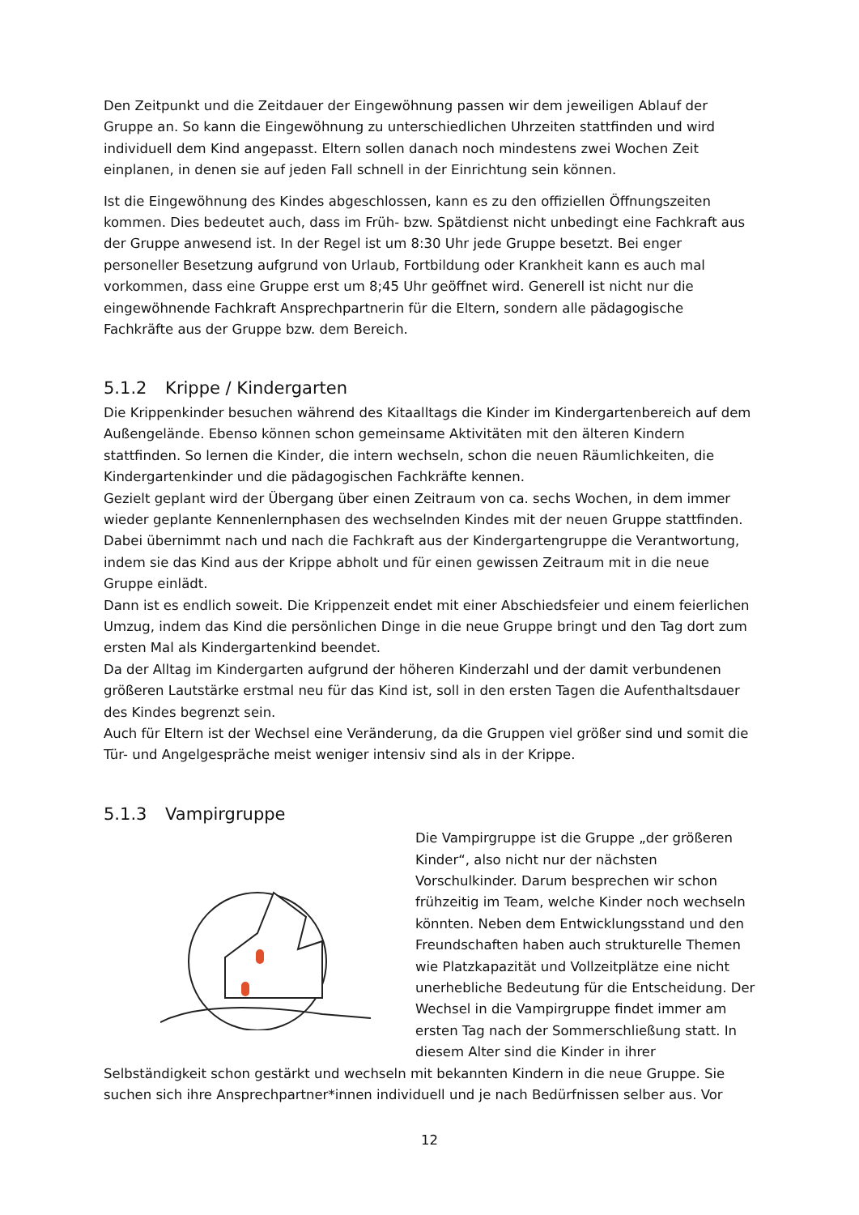Den Zeitpunkt und die Zeitdauer der Eingewöhnung passen wir dem jeweiligen Ablauf der Gruppe an. So kann die Eingewöhnung zu unterschiedlichen Uhrzeiten stattfinden und wird individuell dem Kind angepasst. Eltern sollen danach noch mindestens zwei Wochen Zeit einplanen, in denen sie auf jeden Fall schnell in der Einrichtung sein können.
Ist die Eingewöhnung des Kindes abgeschlossen, kann es zu den offiziellen Öffnungszeiten kommen. Dies bedeutet auch, dass im Früh- bzw. Spätdienst nicht unbedingt eine Fachkraft aus der Gruppe anwesend ist. In der Regel ist um 8:30 Uhr jede Gruppe besetzt. Bei enger personeller Besetzung aufgrund von Urlaub, Fortbildung oder Krankheit kann es auch mal vorkommen, dass eine Gruppe erst um 8;45 Uhr geöffnet wird. Generell ist nicht nur die eingewöhnende Fachkraft Ansprechpartnerin für die Eltern, sondern alle pädagogische Fachkräfte aus der Gruppe bzw. dem Bereich.
5.1.2 Krippe / Kindergarten
Die Krippenkinder besuchen während des Kitaalltags die Kinder im Kindergartenbereich auf dem Außengelände. Ebenso können schon gemeinsame Aktivitäten mit den älteren Kindern stattfinden. So lernen die Kinder, die intern wechseln, schon die neuen Räumlichkeiten, die Kindergartenkinder und die pädagogischen Fachkräfte kennen.
Gezielt geplant wird der Übergang über einen Zeitraum von ca. sechs Wochen, in dem immer wieder geplante Kennenlernphasen des wechselnden Kindes mit der neuen Gruppe stattfinden. Dabei übernimmt nach und nach die Fachkraft aus der Kindergartengruppe die Verantwortung, indem sie das Kind aus der Krippe abholt und für einen gewissen Zeitraum mit in die neue Gruppe einlädt.
Dann ist es endlich soweit. Die Krippenzeit endet mit einer Abschiedsfeier und einem feierlichen Umzug, indem das Kind die persönlichen Dinge in die neue Gruppe bringt und den Tag dort zum ersten Mal als Kindergartenkind beendet.
Da der Alltag im Kindergarten aufgrund der höheren Kinderzahl und der damit verbundenen größeren Lautstärke erstmal neu für das Kind ist, soll in den ersten Tagen die Aufenthaltsdauer des Kindes begrenzt sein.
Auch für Eltern ist der Wechsel eine Veränderung, da die Gruppen viel größer sind und somit die Tür- und Angelgespräche meist weniger intensiv sind als in der Krippe.
5.1.3 Vampirgruppe
Die Vampirgruppe ist die Gruppe „der größeren Kinder“, also nicht nur der nächsten Vorschulkinder. Darum besprechen wir schon frühzeitig im Team, welche Kinder noch wechseln könnten. Neben dem Entwicklungsstand und den Freundschaften haben auch strukturelle Themen wie Platzkapazität und Vollzeitplätze eine nicht unerhebliche Bedeutung für die Entscheidung. Der Wechsel in die Vampirgruppe findet immer am ersten Tag nach der Sommerschließung statt. In diesem Alter sind die Kinder in ihrer
Selbständigkeit schon gestärkt und wechseln mit bekannten Kindern in die neue Gruppe. Sie suchen sich ihre Ansprechpartner*innen individuell und je nach Bedürfnissen selber aus. Vor
12